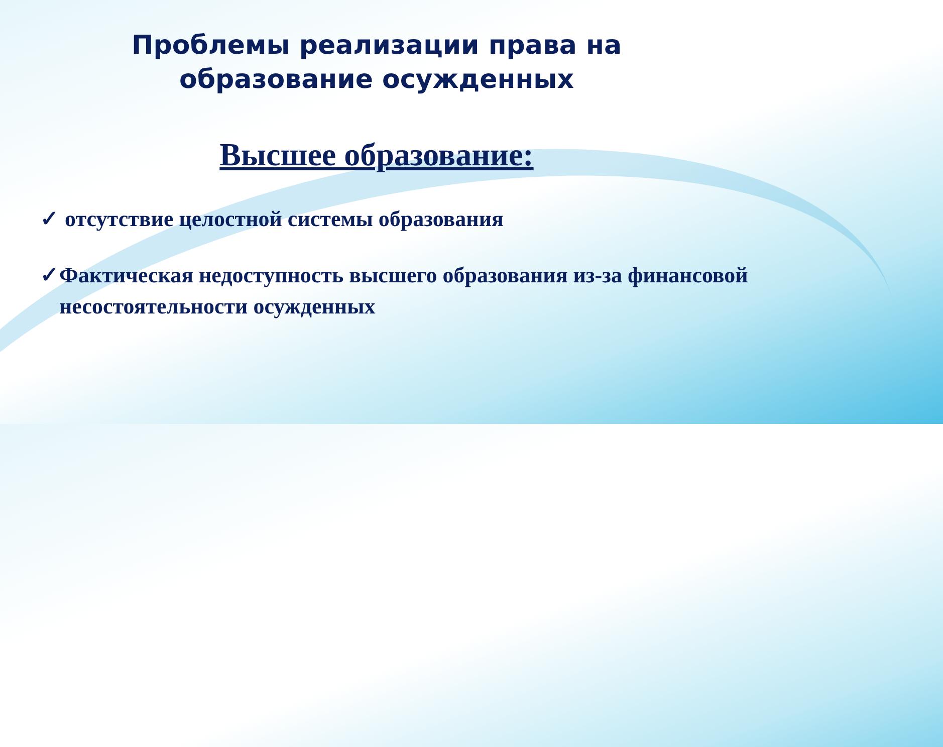Проблемы реализации права на
образование осужденных
Высшее образование:
✓ отсутствие целостной системы образования
✓ Фактическая недоступность высшего образования из-за финансовой несостоятельности осужденных